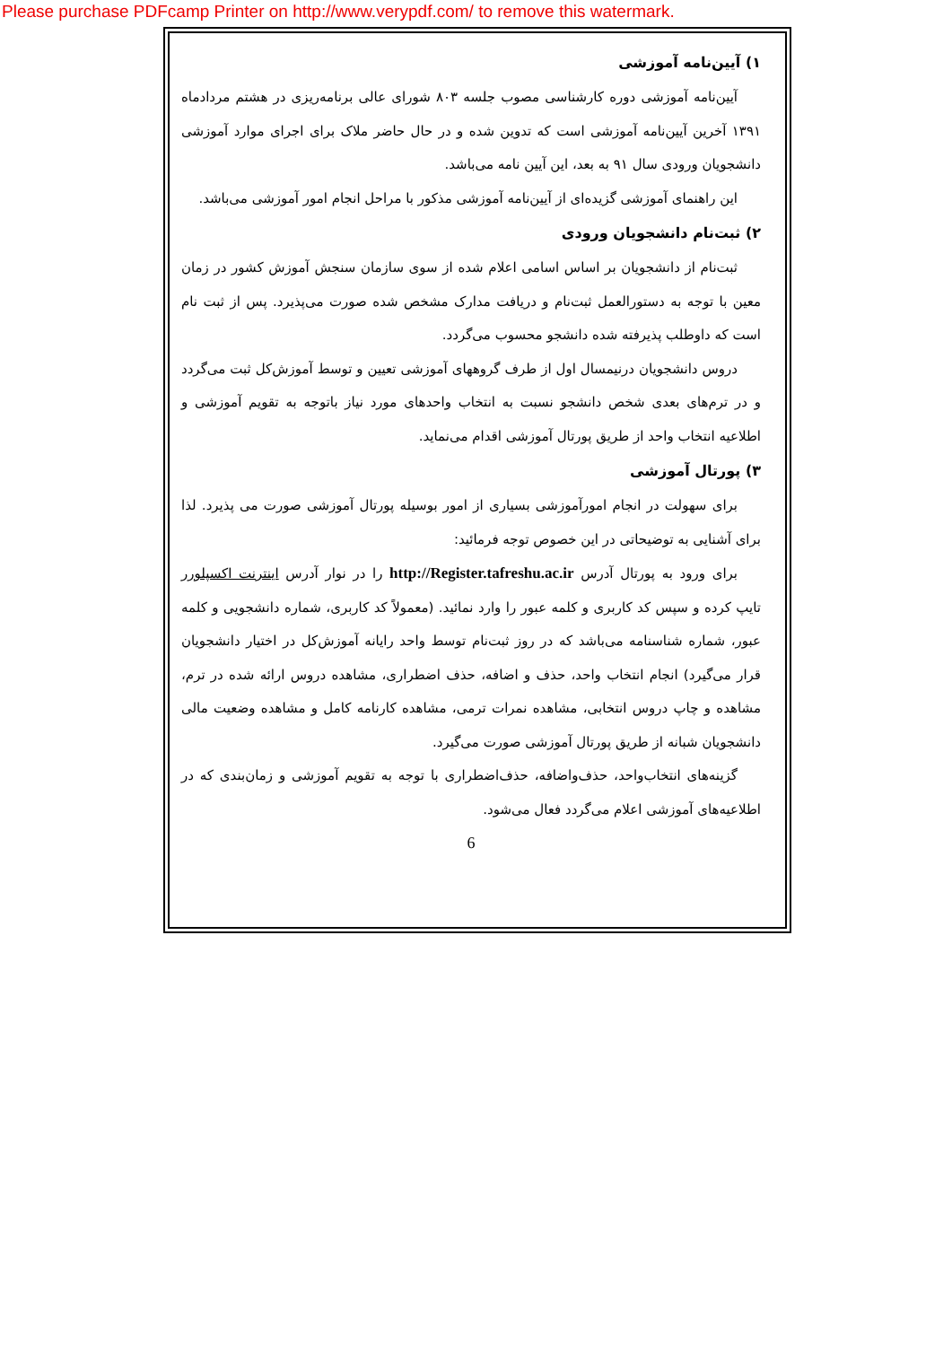Please purchase PDFcamp Printer on http://www.verypdf.com/ to remove this watermark.
۱) آیین‌نامه آموزشی
آیین‌نامه آموزشی دوره کارشناسی مصوب جلسه ۸۰۳ شورای عالی برنامه‌ریزی در هشتم مردادماه ۱۳۹۱ آخرین آیین‌نامه آموزشی است که تدوین شده و در حال حاضر ملاک برای اجرای موارد آموزشی دانشجویان ورودی سال ۹۱ به بعد، این آیین نامه می‌باشد.
این راهنمای آموزشی گزیده‌ای از آیین‌نامه آموزشی مذکور با مراحل انجام امور آموزشی می‌باشد.
۲) ثبت‌نام دانشجویان ورودی
ثبت‌نام از دانشجویان بر اساس اسامی اعلام شده از سوی سازمان سنجش آموزش کشور در زمان معین با توجه به دستورالعمل ثبت‌نام و دریافت مدارک مشخص شده صورت می‌پذیرد. پس از ثبت نام است که داوطلب پذیرفته شده دانشجو محسوب می‌گردد.
دروس دانشجویان درنیمسال اول از طرف گروههای آموزشی تعیین و توسط آموزش‌کل ثبت می‌گردد و در ترم‌های بعدی شخص دانشجو نسبت به انتخاب واحدهای مورد نیاز باتوجه به تقویم آموزشی و اطلاعیه انتخاب واحد از طریق پورتال آموزشی اقدام می‌نماید.
۳) پورتال آموزشی
برای سهولت در انجام امورآموزشی بسیاری از امور بوسیله پورتال آموزشی صورت می پذیرد. لذا برای آشنایی به توضیحاتی در این خصوص توجه فرمائید:
برای ورود به پورتال آدرس http://Register.tafreshu.ac.ir را در نوار آدرس اینترنت اکسپلورر تایپ کرده و سپس کد کاربری و کلمه عبور را وارد نمائید. (معمولاً کد کاربری، شماره دانشجویی و کلمه عبور، شماره شناسنامه می‌باشد که در روز ثبت‌نام توسط واحد رایانه آموزش‌کل در اختیار دانشجویان قرار می‌گیرد) انجام انتخاب واحد، حذف و اضافه، حذف اضطراری، مشاهده دروس ارائه شده در ترم، مشاهده و چاپ دروس انتخابی، مشاهده نمرات ترمی، مشاهده کارنامه کامل و مشاهده وضعیت مالی دانشجویان شبانه از طریق پورتال آموزشی صورت می‌گیرد.
گزینه‌های انتخاب‌واحد، حذف‌واضافه، حذف‌اضطراری با توجه به تقویم آموزشی و زمان‌بندی که در اطلاعیه‌های آموزشی اعلام می‌گردد فعال می‌شود.
6